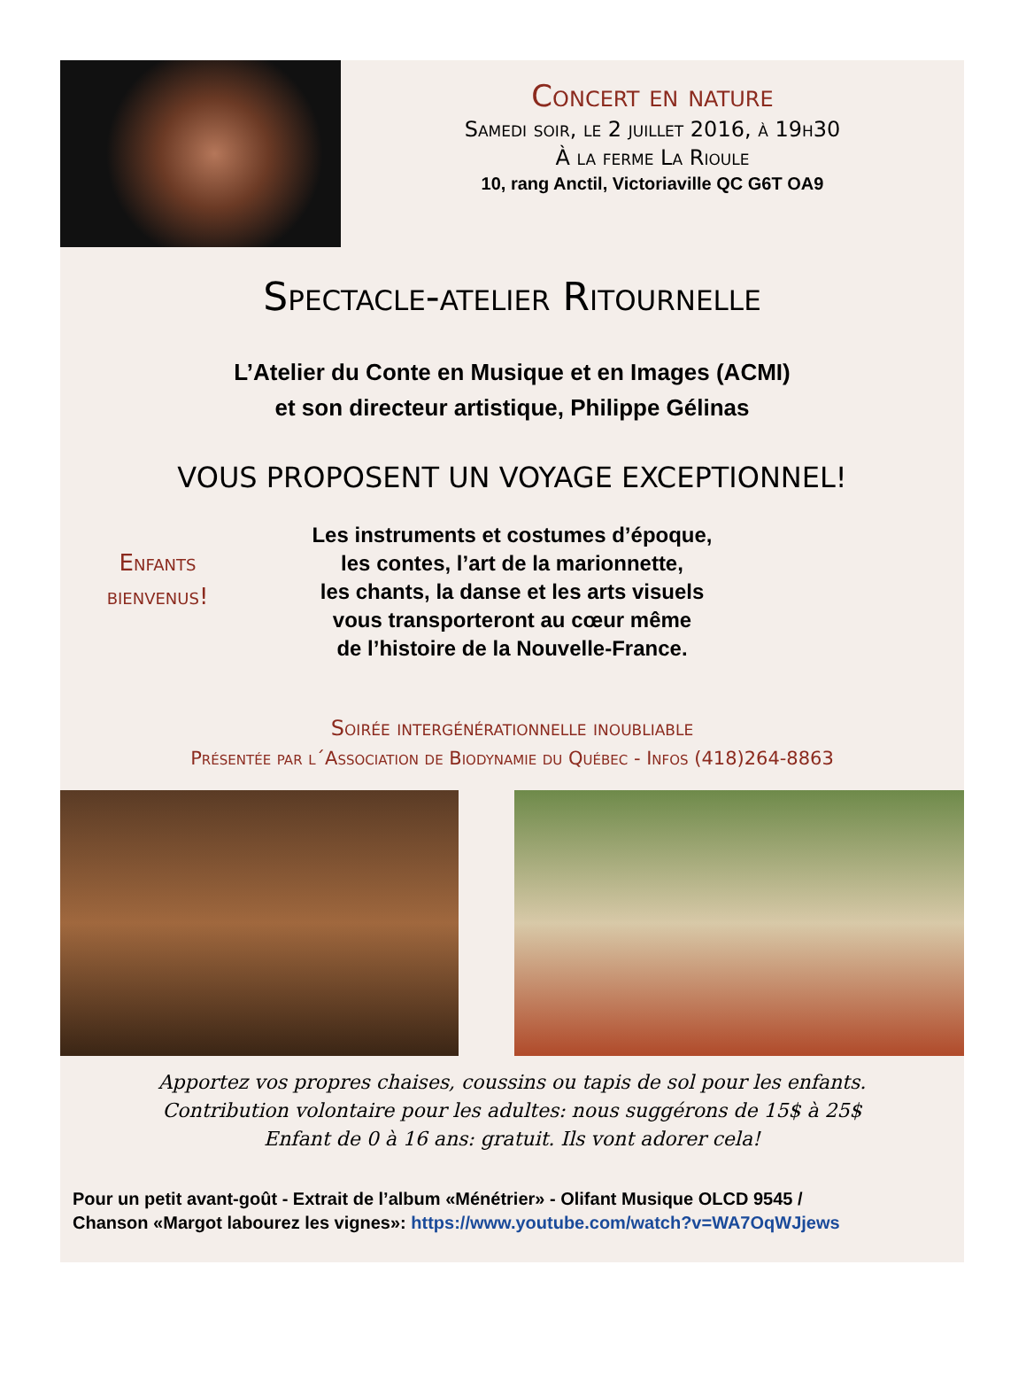Concert en nature
Samedi soir, le 2 juillet 2016, à 19h30
À la ferme La Rioule
10, rang Anctil, Victoriaville QC G6T OA9
Spectacle-atelier Ritournelle
L’Atelier du Conte en Musique et en Images (ACMI)
et son directeur artistique, Philippe Gélinas
VOUS PROPOSENT UN VOYAGE EXCEPTIONNEL!
Enfants
bienvenus!
Les instruments et costumes d’époque,
les contes, l’art de la marionnette,
les chants, la danse et les arts visuels
vous transporteront au cœur même
de l’histoire de la Nouvelle-France.
Soirée intergénérationnelle inoubliable
Présentée par l´Association de Biodynamie du Québec - Infos (418)264-8863
Apportez vos propres chaises, coussins ou tapis de sol pour les enfants.
Contribution volontaire pour les adultes: nous suggérons de 15$ à 25$
Enfant de 0 à 16 ans: gratuit. Ils vont adorer cela!
Pour un petit avant-goût - Extrait de l’album «Ménétrier» - Olifant Musique OLCD 9545 /
Chanson «Margot labourez les vignes»: https://www.youtube.com/watch?v=WA7OqWJjews